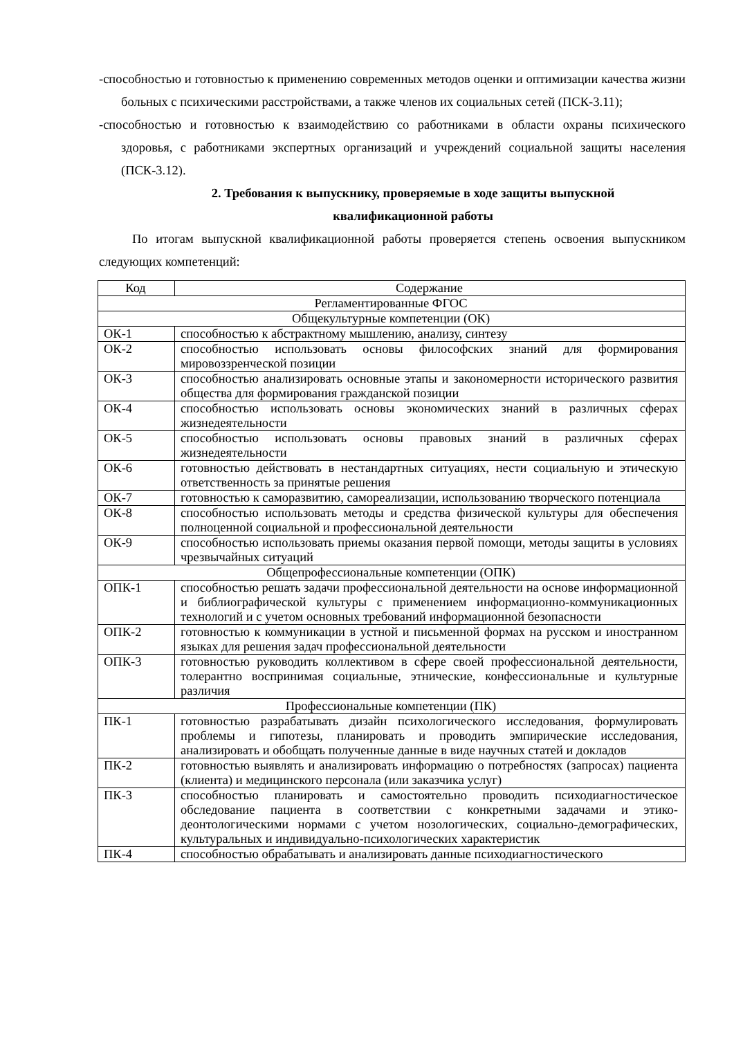-способностью и готовностью к применению современных методов оценки и оптимизации качества жизни больных с психическими расстройствами, а также членов их социальных сетей (ПСК-3.11);
-способностью и готовностью к взаимодействию со работниками в области охраны психического здоровья, с работниками экспертных организаций и учреждений социальной защиты населения (ПСК-3.12).
2. Требования к выпускнику, проверяемые в ходе защиты выпускной
квалификационной работы
По итогам выпускной квалификационной работы проверяется степень освоения выпускником следующих компетенций:
| Код | Содержание |
| Регламентированные ФГОС | |
| Общекультурные компетенции (ОК) | |
| ОК-1 | способностью к абстрактному мышлению, анализу, синтезу |
| ОК-2 | способностью использовать основы философских знаний для формирования мировоззренческой позиции |
| ОК-3 | способностью анализировать основные этапы и закономерности исторического развития общества для формирования гражданской позиции |
| ОК-4 | способностью использовать основы экономических знаний в различных сферах жизнедеятельности |
| ОК-5 | способностью использовать основы правовых знаний в различных сферах жизнедеятельности |
| ОК-6 | готовностью действовать в нестандартных ситуациях, нести социальную и этическую ответственность за принятые решения |
| ОК-7 | готовностью к саморазвитию, самореализации, использованию творческого потенциала |
| ОК-8 | способностью использовать методы и средства физической культуры для обеспечения полноценной социальной и профессиональной деятельности |
| ОК-9 | способностью использовать приемы оказания первой помощи, методы защиты в условиях чрезвычайных ситуаций |
| Общепрофессиональные компетенции (ОПК) | |
| ОПК-1 | способностью решать задачи профессиональной деятельности на основе информационной и библиографической культуры с применением информационно-коммуникационных технологий и с учетом основных требований информационной безопасности |
| ОПК-2 | готовностью к коммуникации в устной и письменной формах на русском и иностранном языках для решения задач профессиональной деятельности |
| ОПК-3 | готовностью руководить коллективом в сфере своей профессиональной деятельности, толерантно воспринимая социальные, этнические, конфессиональные и культурные различия |
| Профессиональные компетенции (ПК) | |
| ПК-1 | готовностью разрабатывать дизайн психологического исследования, формулировать проблемы и гипотезы, планировать и проводить эмпирические исследования, анализировать и обобщать полученные данные в виде научных статей и докладов |
| ПК-2 | готовностью выявлять и анализировать информацию о потребностях (запросах) пациента (клиента) и медицинского персонала (или заказчика услуг) |
| ПК-3 | способностью планировать и самостоятельно проводить психодиагностическое обследование пациента в соответствии с конкретными задачами и этико-деонтологическими нормами с учетом нозологических, социально-демографических, культуральных и индивидуально-психологических характеристик |
| ПК-4 | способностью обрабатывать и анализировать данные психодиагностического |